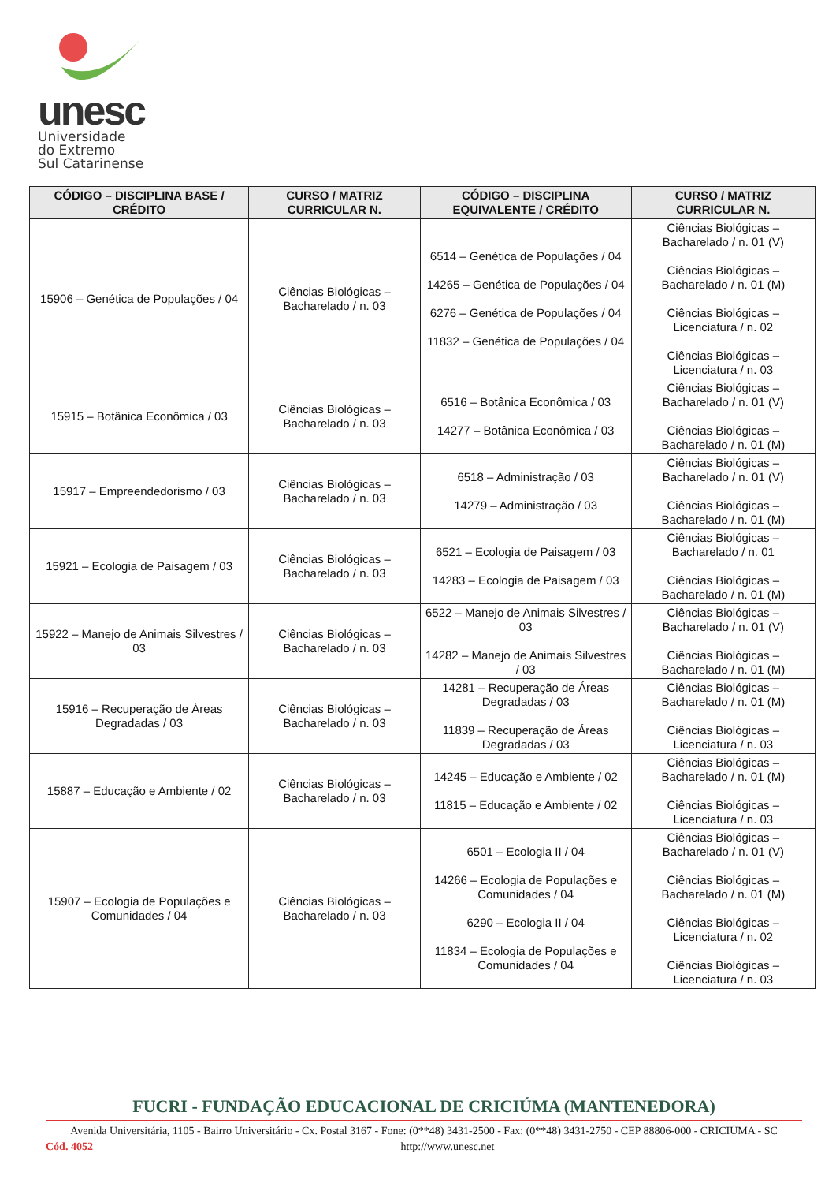unesc
Universidade
do Extremo
Sul Catarinense
| CÓDIGO – DISCIPLINA BASE / CRÉDITO | CURSO / MATRIZ CURRICULAR N. | CÓDIGO – DISCIPLINA EQUIVALENTE / CRÉDITO | CURSO / MATRIZ CURRICULAR N. |
| --- | --- | --- | --- |
| 15906 – Genética de Populações / 04 | Ciências Biológicas – Bacharelado / n. 03 | 6514 – Genética de Populações / 04 14265 – Genética de Populações / 04 6276 – Genética de Populações / 04 11832 – Genética de Populações / 04 | Ciências Biológicas – Bacharelado / n. 01 (V) Ciências Biológicas – Bacharelado / n. 01 (M) Ciências Biológicas – Licenciatura / n. 02 Ciências Biológicas – Licenciatura / n. 03 |
| 15915 – Botânica Econômica / 03 | Ciências Biológicas – Bacharelado / n. 03 | 6516 – Botânica Econômica / 03 14277 – Botânica Econômica / 03 | Ciências Biológicas – Bacharelado / n. 01 (V) Ciências Biológicas – Bacharelado / n. 01 (M) |
| 15917 – Empreendedorismo / 03 | Ciências Biológicas – Bacharelado / n. 03 | 6518 – Administração / 03 14279 – Administração / 03 | Ciências Biológicas – Bacharelado / n. 01 (V) Ciências Biológicas – Bacharelado / n. 01 (M) |
| 15921 – Ecologia de Paisagem / 03 | Ciências Biológicas – Bacharelado / n. 03 | 6521 – Ecologia de Paisagem / 03 14283 – Ecologia de Paisagem / 03 | Ciências Biológicas – Bacharelado / n. 01 Ciências Biológicas – Bacharelado / n. 01 (M) |
| 15922 – Manejo de Animais Silvestres / 03 | Ciências Biológicas – Bacharelado / n. 03 | 6522 – Manejo de Animais Silvestres / 03 14282 – Manejo de Animais Silvestres / 03 | Ciências Biológicas – Bacharelado / n. 01 (V) Ciências Biológicas – Bacharelado / n. 01 (M) |
| 15916 – Recuperação de Áreas Degradadas / 03 | Ciências Biológicas – Bacharelado / n. 03 | 14281 – Recuperação de Áreas Degradadas / 03 11839 – Recuperação de Áreas Degradadas / 03 | Ciências Biológicas – Bacharelado / n. 01 (M) Ciências Biológicas – Licenciatura / n. 03 |
| 15887 – Educação e Ambiente / 02 | Ciências Biológicas – Bacharelado / n. 03 | 14245 – Educação e Ambiente / 02 11815 – Educação e Ambiente / 02 | Ciências Biológicas – Bacharelado / n. 01 (M) Ciências Biológicas – Licenciatura / n. 03 |
| 15907 – Ecologia de Populações e Comunidades / 04 | Ciências Biológicas – Bacharelado / n. 03 | 6501 – Ecologia II / 04 14266 – Ecologia de Populações e Comunidades / 04 6290 – Ecologia II / 04 11834 – Ecologia de Populações e Comunidades / 04 | Ciências Biológicas – Bacharelado / n. 01 (V) Ciências Biológicas – Bacharelado / n. 01 (M) Ciências Biológicas – Licenciatura / n. 02 Ciências Biológicas – Licenciatura / n. 03 |
FUCRI - FUNDAÇÃO EDUCACIONAL DE CRICIÚMA (MANTENEDORA)
Avenida Universitária, 1105 - Bairro Universitário - Cx. Postal 3167 - Fone: (0**48) 3431-2500 - Fax: (0**48) 3431-2750 - CEP 88806-000 - CRICIÚMA - SC
Cód. 4052 http://www.unesc.net